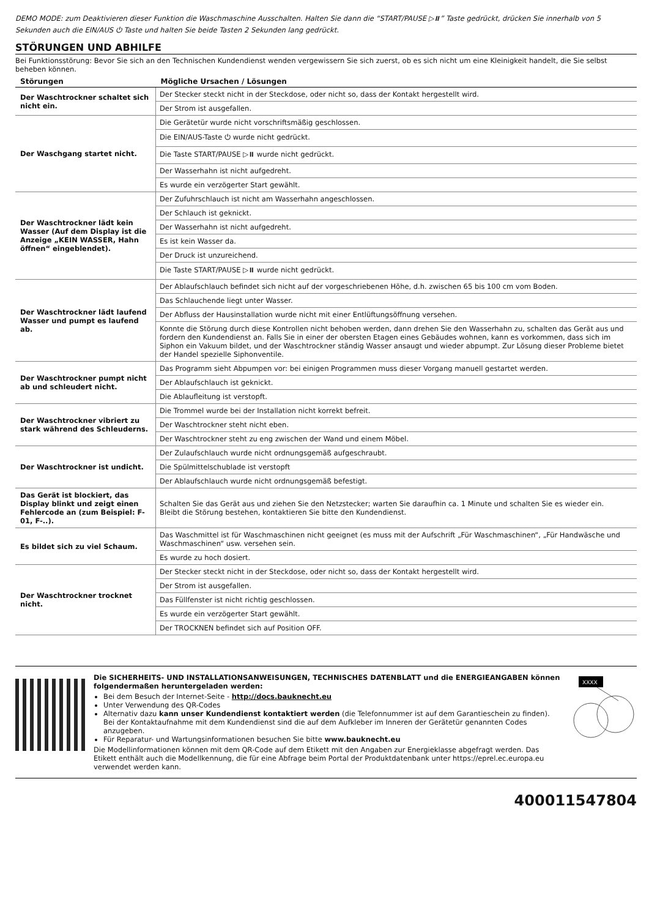DEMO MODE: zum Deaktivieren dieser Funktion die Waschmaschine Ausschalten. Halten Sie dann die “START/PAUSE ▷⏸” Taste gedrückt, drücken Sie innerhalb von 5 Sekunden auch die EIN/AUS ⏻ Taste und halten Sie beide Tasten 2 Sekunden lang gedrückt.
STÖRUNGEN UND ABHILFE
Bei Funktionsstörung: Bevor Sie sich an den Technischen Kundendienst wenden vergewissern Sie sich zuerst, ob es sich nicht um eine Kleinigkeit handelt, die Sie selbst beheben können.
| Störungen | Mögliche Ursachen / Lösungen |
| --- | --- |
| Der Waschtrockner schaltet sich nicht ein. | Der Stecker steckt nicht in der Steckdose, oder nicht so, dass der Kontakt hergestellt wird. |
| | Der Strom ist ausgefallen. |
| Der Waschgang startet nicht. | Die Gerätetür wurde nicht vorschriftsmäßig geschlossen. |
| | Die EIN/AUS-Taste ⏻ wurde nicht gedrückt. |
| | Die Taste START/PAUSE ▷⏸ wurde nicht gedrückt. |
| | Der Wasserhahn ist nicht aufgedreht. |
| | Es wurde ein verzögerter Start gewählt. |
| Der Waschtrockner lädt kein Wasser (Auf dem Display ist die Anzeige „KEIN WASSER, Hahn öffnen“ eingeblendet). | Der Zufuhrschlauch ist nicht am Wasserhahn angeschlossen. |
| | Der Schlauch ist geknickt. |
| | Der Wasserhahn ist nicht aufgedreht. |
| | Es ist kein Wasser da. |
| | Der Druck ist unzureichend. |
| | Die Taste START/PAUSE ▷⏸ wurde nicht gedrückt. |
| Der Waschtrockner lädt laufend Wasser und pumpt es laufend ab. | Der Ablaufschlauch befindet sich nicht auf der vorgeschriebenen Höhe, d.h. zwischen 65 bis 100 cm vom Boden. |
| | Das Schlauchende liegt unter Wasser. |
| | Der Abfluss der Hausinstallation wurde nicht mit einer Entlüftungsöffnung versehen. |
| | Konnte die Störung durch diese Kontrollen nicht behoben werden, dann drehen Sie den Wasserhahn zu, schalten das Gerät aus und fordern den Kundendienst an. Falls Sie in einer der obersten Etagen eines Gebäudes wohnen, kann es vorkommen, dass sich im Siphon ein Vakuum bildet, und der Waschtrockner ständig Wasser ansaugt und wieder abpumpt. Zur Lösung dieser Probleme bietet der Handel spezielle Siphonventile. |
| Der Waschtrockner pumpt nicht ab und schleudert nicht. | Das Programm sieht Abpumpen vor: bei einigen Programmen muss dieser Vorgang manuell gestartet werden. |
| | Der Ablaufschlauch ist geknickt. |
| | Die Ablaufleitung ist verstopft. |
| Der Waschtrockner vibriert zu stark während des Schleuderns. | Die Trommel wurde bei der Installation nicht korrekt befreit. |
| | Der Waschtrockner steht nicht eben. |
| | Der Waschtrockner steht zu eng zwischen der Wand und einem Möbel. |
| Der Waschtrockner ist undicht. | Der Zulaufschlauch wurde nicht ordnungsgemäß aufgeschraubt. |
| | Die Spülmittelschublade ist verstopft |
| | Der Ablaufschlauch wurde nicht ordnungsgemäß befestigt. |
| Das Gerät ist blockiert, das Display blinkt und zeigt einen Fehlercode an (zum Beispiel: F-01, F-..). | Schalten Sie das Gerät aus und ziehen Sie den Netzstecker; warten Sie daraufhin ca. 1 Minute und schalten Sie es wieder ein. Bleibt die Störung bestehen, kontaktieren Sie bitte den Kundendienst. |
| Es bildet sich zu viel Schaum. | Das Waschmittel ist für Waschmaschinen nicht geeignet (es muss mit der Aufschrift „Für Waschmaschinen“, „Für Handwäsche und Waschmaschinen“ usw. versehen sein. |
| | Es wurde zu hoch dosiert. |
| Der Waschtrockner trocknet nicht. | Der Stecker steckt nicht in der Steckdose, oder nicht so, dass der Kontakt hergestellt wird. |
| | Der Strom ist ausgefallen. |
| | Das Füllfenster ist nicht richtig geschlossen. |
| | Es wurde ein verzögerter Start gewählt. |
| | Der TROCKNEN befindet sich auf Position OFF. |
Die SICHERHEITS- UND INSTALLATIONSANWEISUNGEN, TECHNISCHES DATENBLATT und die ENERGIEANGABEN können folgendermaßen heruntergeladen werden:
Bei dem Besuch der Internet-Seite - http://docs.bauknecht.eu
Unter Verwendung des QR-Codes
Alternativ dazu kann unser Kundendienst kontaktiert werden (die Telefonnummer ist auf dem Garantieschein zu finden). Bei der Kontaktaufnahme mit dem Kundendienst sind die auf dem Aufkleber im Inneren der Gerätetür genannten Codes anzugeben.
Für Reparatur- und Wartungsinformationen besuchen Sie bitte www.bauknecht.eu
Die Modellinformationen können mit dem QR-Code auf dem Etikett mit den Angaben zur Energieklasse abgefragt werden. Das Etikett enthält auch die Modellkennung, die für eine Abfrage beim Portal der Produktdatenbank unter https://eprel.ec.europa.eu verwendet werden kann.
XXXX
400011547804